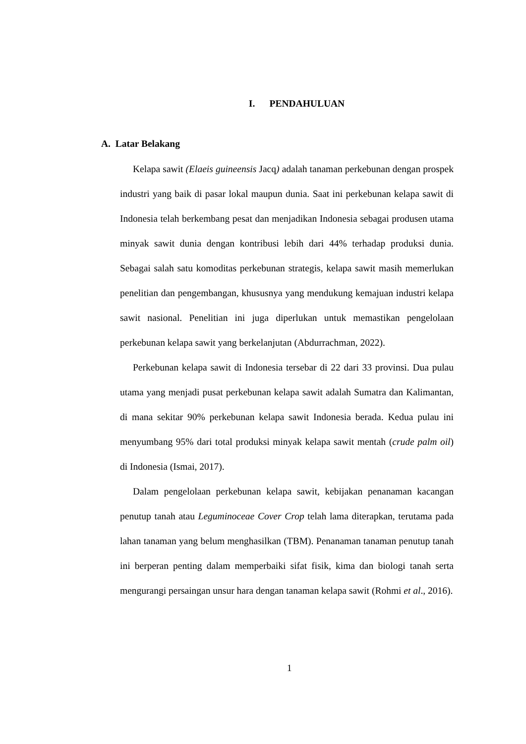I. PENDAHULUAN
A. Latar Belakang
Kelapa sawit (Elaeis guineensis Jacq) adalah tanaman perkebunan dengan prospek industri yang baik di pasar lokal maupun dunia. Saat ini perkebunan kelapa sawit di Indonesia telah berkembang pesat dan menjadikan Indonesia sebagai produsen utama minyak sawit dunia dengan kontribusi lebih dari 44% terhadap produksi dunia. Sebagai salah satu komoditas perkebunan strategis, kelapa sawit masih memerlukan penelitian dan pengembangan, khususnya yang mendukung kemajuan industri kelapa sawit nasional. Penelitian ini juga diperlukan untuk memastikan pengelolaan perkebunan kelapa sawit yang berkelanjutan (Abdurrachman, 2022).
Perkebunan kelapa sawit di Indonesia tersebar di 22 dari 33 provinsi. Dua pulau utama yang menjadi pusat perkebunan kelapa sawit adalah Sumatra dan Kalimantan, di mana sekitar 90% perkebunan kelapa sawit Indonesia berada. Kedua pulau ini menyumbang 95% dari total produksi minyak kelapa sawit mentah (crude palm oil) di Indonesia (Ismai, 2017).
Dalam pengelolaan perkebunan kelapa sawit, kebijakan penanaman kacangan penutup tanah atau Leguminoceae Cover Crop telah lama diterapkan, terutama pada lahan tanaman yang belum menghasilkan (TBM). Penanaman tanaman penutup tanah ini berperan penting dalam memperbaiki sifat fisik, kima dan biologi tanah serta mengurangi persaingan unsur hara dengan tanaman kelapa sawit (Rohmi et al., 2016).
1